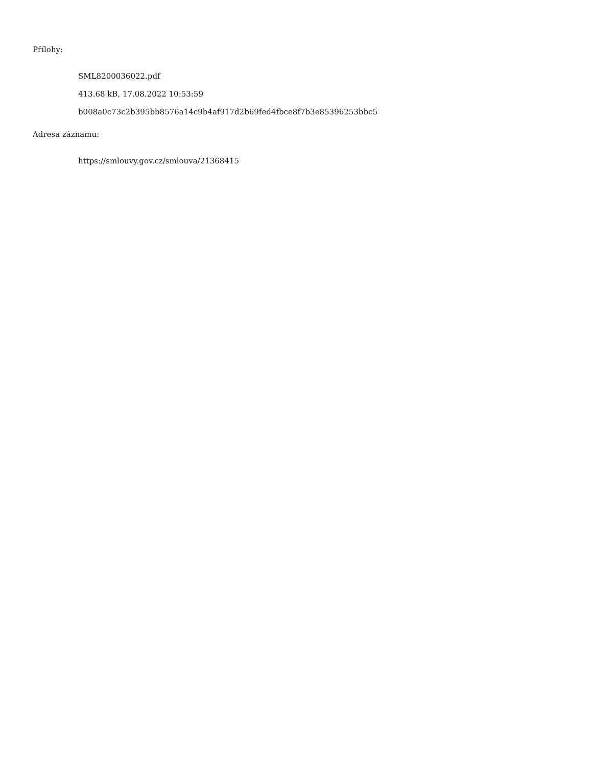Přílohy:
SML8200036022.pdf
413.68 kB, 17.08.2022 10:53:59
b008a0c73c2b395bb8576a14c9b4af917d2b69fed4fbce8f7b3e85396253bbc5
Adresa záznamu:
https://smlouvy.gov.cz/smlouva/21368415